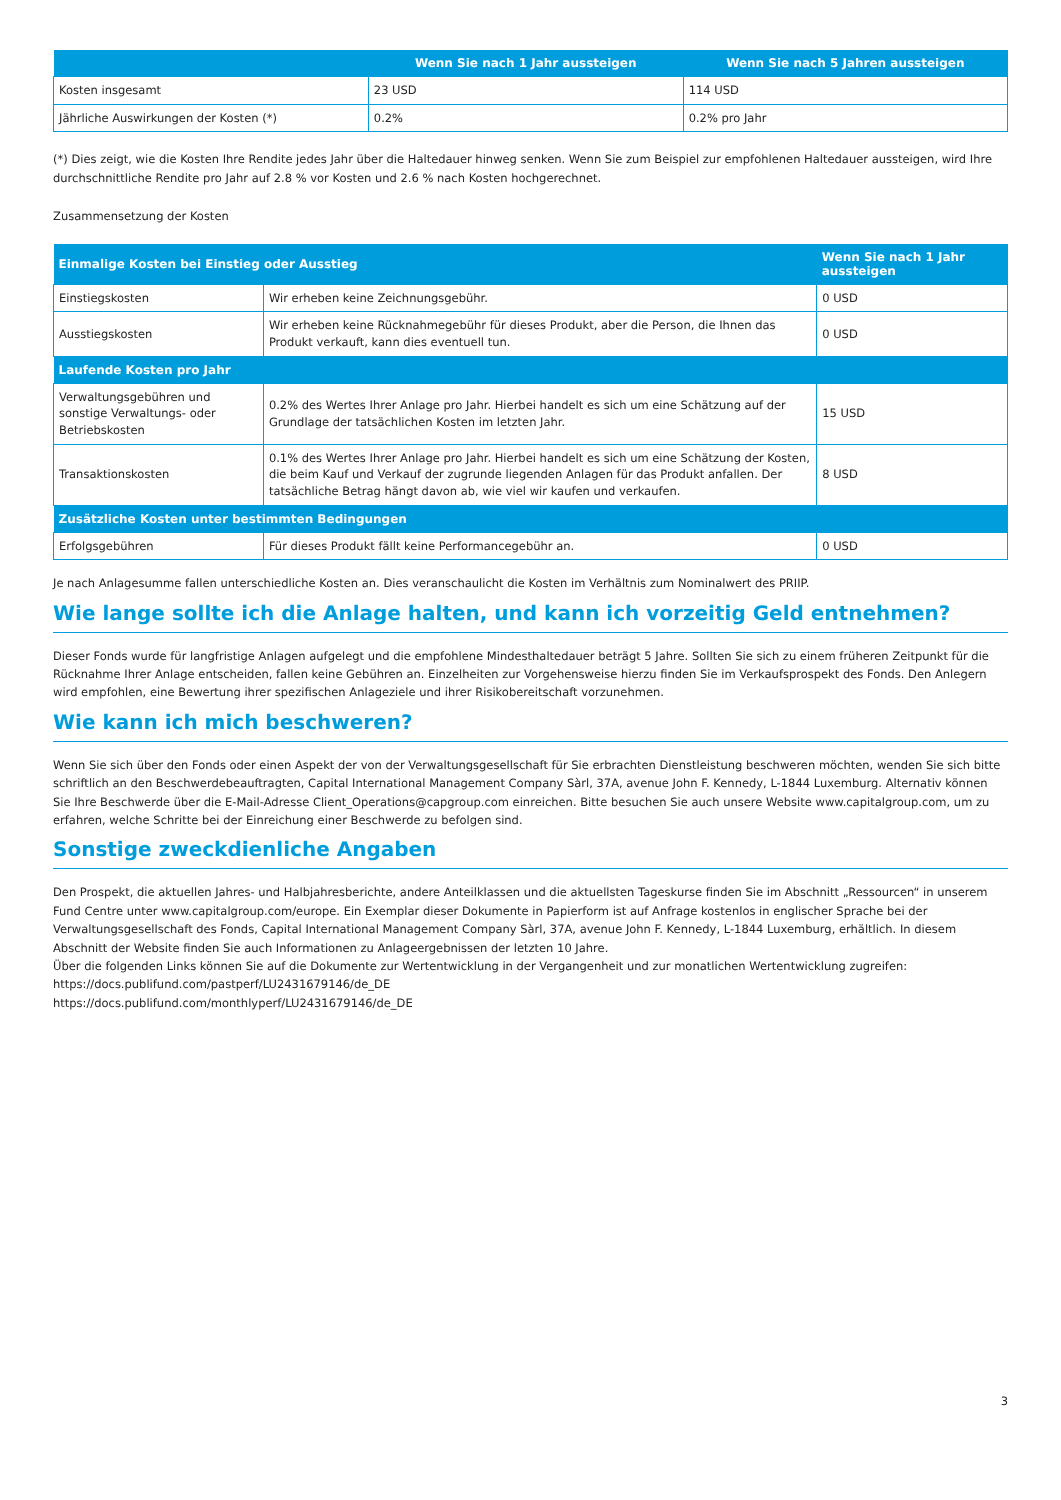| | Wenn Sie nach 1 Jahr aussteigen | Wenn Sie nach 5 Jahren aussteigen |
| --- | --- | --- |
| Kosten insgesamt | 23 USD | 114 USD |
| Jährliche Auswirkungen der Kosten (*) | 0.2% | 0.2% pro Jahr |
(*) Dies zeigt, wie die Kosten Ihre Rendite jedes Jahr über die Haltedauer hinweg senken. Wenn Sie zum Beispiel zur empfohlenen Haltedauer aussteigen, wird Ihre durchschnittliche Rendite pro Jahr auf 2.8 % vor Kosten und 2.6 % nach Kosten hochgerechnet.
Zusammensetzung der Kosten
| Einmalige Kosten bei Einstieg oder Ausstieg | | Wenn Sie nach 1 Jahr aussteigen |
| --- | --- | --- |
| Einstiegskosten | Wir erheben keine Zeichnungsgebühr. | 0 USD |
| Ausstiegskosten | Wir erheben keine Rücknahmegebühr für dieses Produkt, aber die Person, die Ihnen das Produkt verkauft, kann dies eventuell tun. | 0 USD |
| Laufende Kosten pro Jahr | | |
| Verwaltungsgebühren und sonstige Verwaltungs- oder Betriebskosten | 0.2% des Wertes Ihrer Anlage pro Jahr. Hierbei handelt es sich um eine Schätzung auf der Grundlage der tatsächlichen Kosten im letzten Jahr. | 15 USD |
| Transaktionskosten | 0.1% des Wertes Ihrer Anlage pro Jahr. Hierbei handelt es sich um eine Schätzung der Kosten, die beim Kauf und Verkauf der zugrunde liegenden Anlagen für das Produkt anfallen. Der tatsächliche Betrag hängt davon ab, wie viel wir kaufen und verkaufen. | 8 USD |
| Zusätzliche Kosten unter bestimmten Bedingungen | | |
| Erfolgsgebühren | Für dieses Produkt fällt keine Performancegebühr an. | 0 USD |
Je nach Anlagesumme fallen unterschiedliche Kosten an. Dies veranschaulicht die Kosten im Verhältnis zum Nominalwert des PRIIP.
Wie lange sollte ich die Anlage halten, und kann ich vorzeitig Geld entnehmen?
Dieser Fonds wurde für langfristige Anlagen aufgelegt und die empfohlene Mindesthaltedauer beträgt 5 Jahre. Sollten Sie sich zu einem früheren Zeitpunkt für die Rücknahme Ihrer Anlage entscheiden, fallen keine Gebühren an. Einzelheiten zur Vorgehensweise hierzu finden Sie im Verkaufsprospekt des Fonds. Den Anlegern wird empfohlen, eine Bewertung ihrer spezifischen Anlageziele und ihrer Risikobereitschaft vorzunehmen.
Wie kann ich mich beschweren?
Wenn Sie sich über den Fonds oder einen Aspekt der von der Verwaltungsgesellschaft für Sie erbrachten Dienstleistung beschweren möchten, wenden Sie sich bitte schriftlich an den Beschwerdebeauftragten, Capital International Management Company Sàrl, 37A, avenue John F. Kennedy, L-1844 Luxemburg. Alternativ können Sie Ihre Beschwerde über die E-Mail-Adresse Client_Operations@capgroup.com einreichen. Bitte besuchen Sie auch unsere Website www.capitalgroup.com, um zu erfahren, welche Schritte bei der Einreichung einer Beschwerde zu befolgen sind.
Sonstige zweckdienliche Angaben
Den Prospekt, die aktuellen Jahres- und Halbjahresberichte, andere Anteilklassen und die aktuellsten Tageskurse finden Sie im Abschnitt „Ressourcen“ in unserem Fund Centre unter www.capitalgroup.com/europe. Ein Exemplar dieser Dokumente in Papierform ist auf Anfrage kostenlos in englischer Sprache bei der Verwaltungsgesellschaft des Fonds, Capital International Management Company Sàrl, 37A, avenue John F. Kennedy, L-1844 Luxemburg, erhältlich. In diesem Abschnitt der Website finden Sie auch Informationen zu Anlageergebnissen der letzten 10 Jahre.
Über die folgenden Links können Sie auf die Dokumente zur Wertentwicklung in der Vergangenheit und zur monatlichen Wertentwicklung zugreifen:
https://docs.publifund.com/pastperf/LU2431679146/de_DE
https://docs.publifund.com/monthlyperf/LU2431679146/de_DE
3